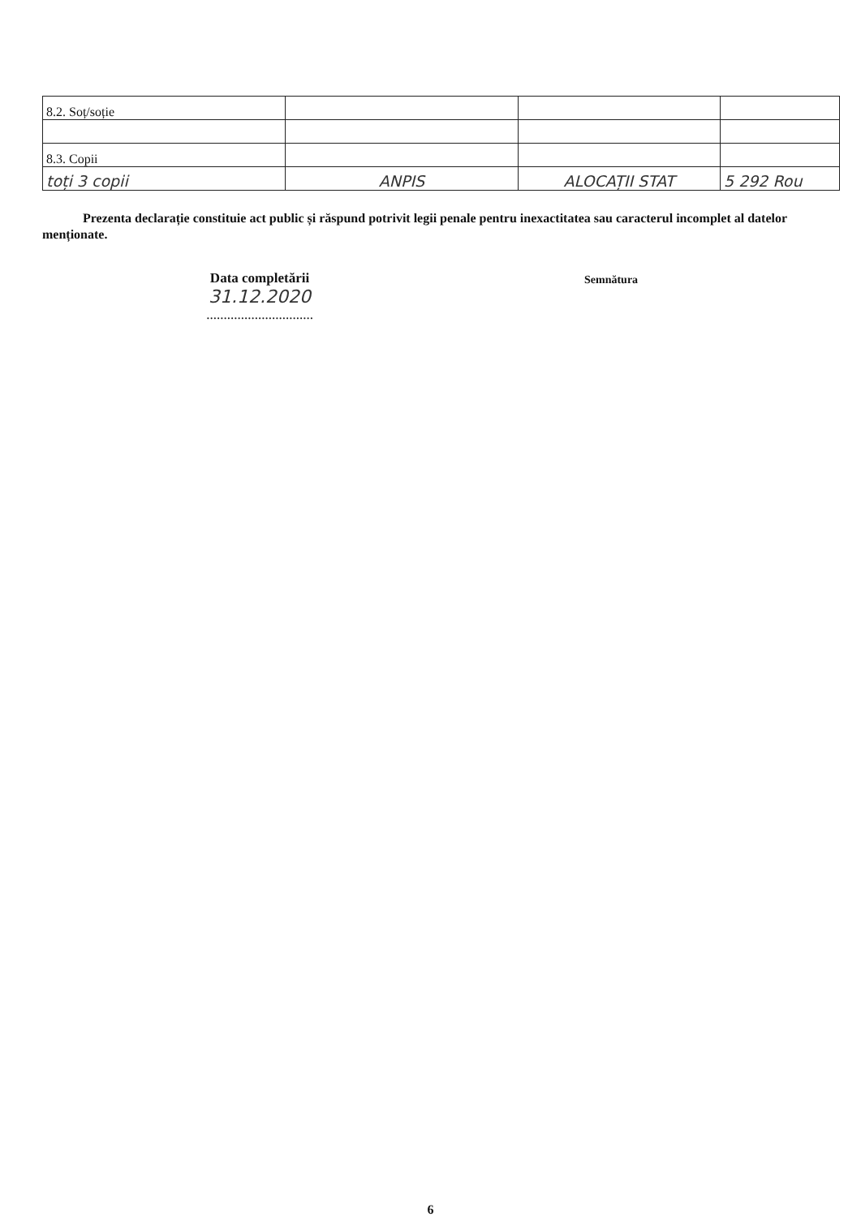| 8.2. Soț/soție | | | |
| 8.3. Copii | | | |
| toți 3 copii | ANPIS | ALOCAȚII STAT | 5 292 Rou |
Prezenta declarație constituie act public și răspund potrivit legii penale pentru inexactitatea sau caracterul incomplet al datelor menționate.
Data completării
31.12.2020
...............................
Semnătura
6